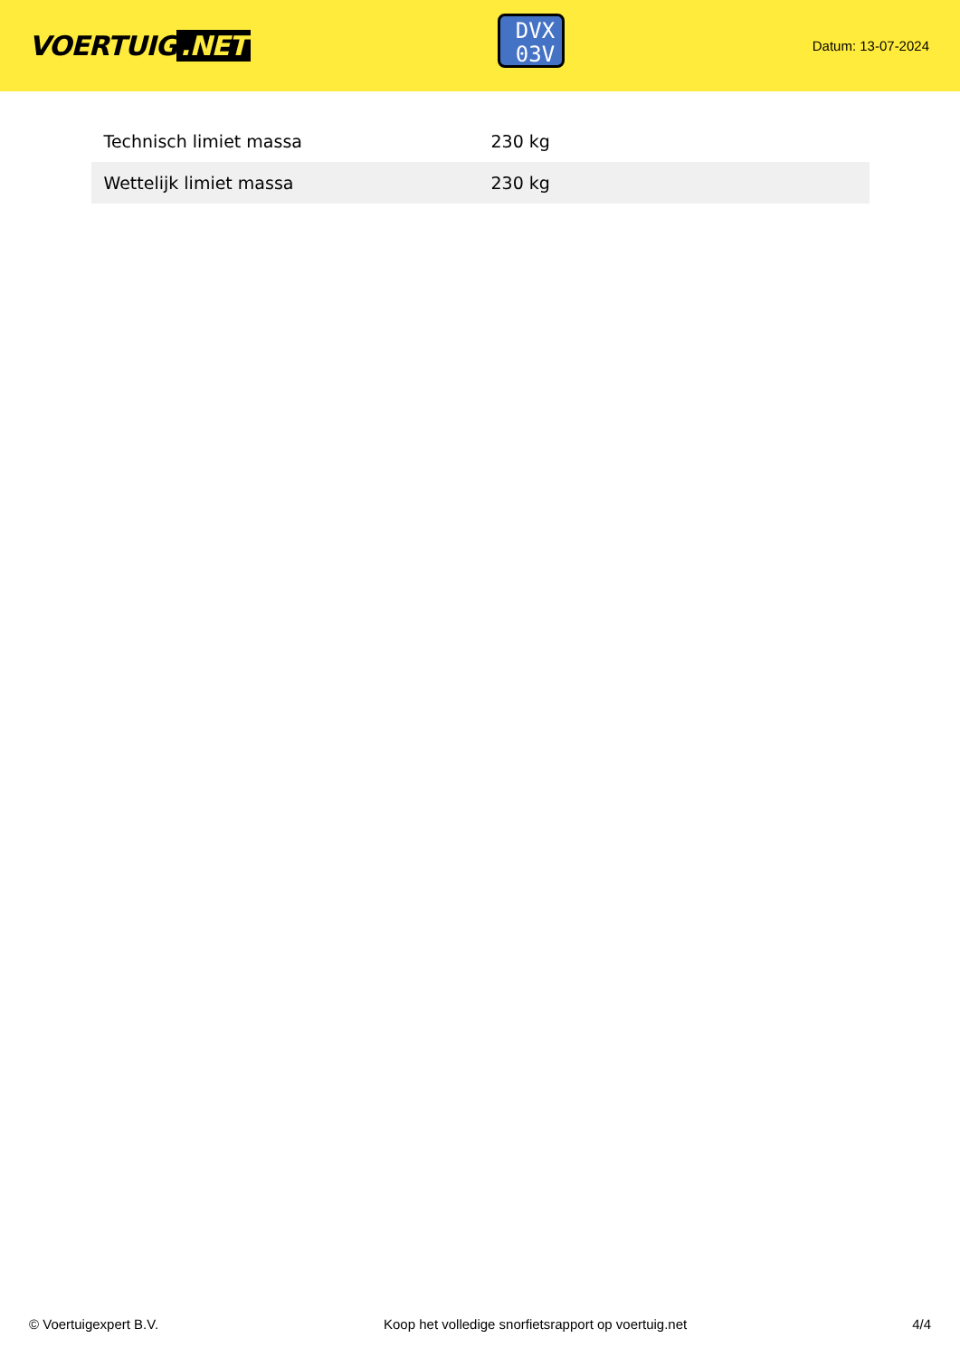VOERTUIG.NET
DVX
03V
Datum: 13-07-2024
| Technisch limiet massa | 230 kg |
| Wettelijk limiet massa | 230 kg |
© Voertuigexpert B.V. Koop het volledige snorfietsrapport op voertuig.net 4/4